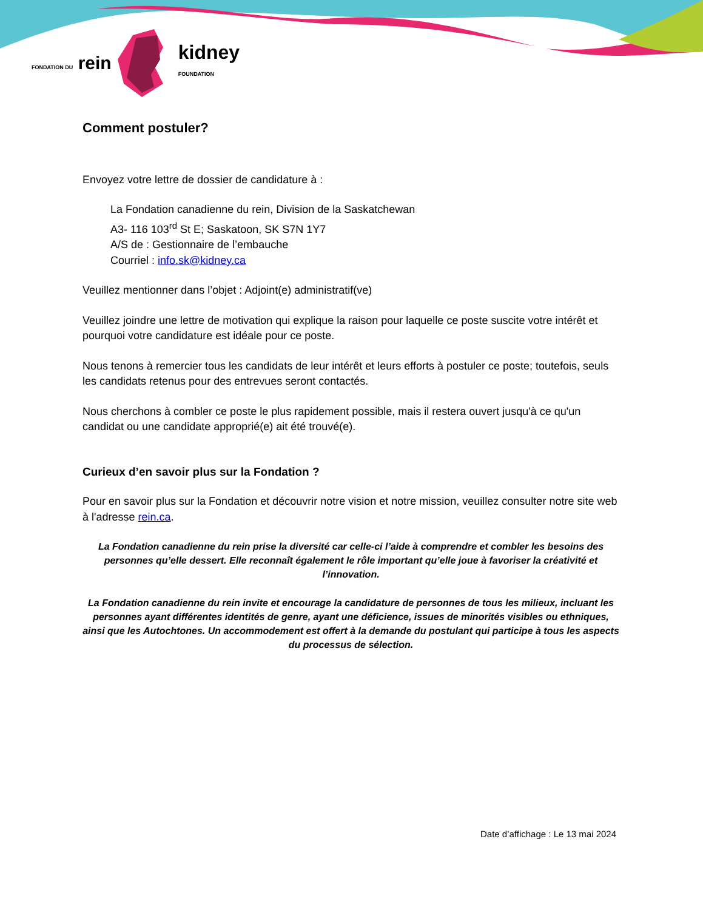FONDATION DU rein
kidney
FOUNDATION
Comment postuler?
Envoyez votre lettre de dossier de candidature à :
La Fondation canadienne du rein, Division de la Saskatchewan
A3- 116 103<sup>rd</sup> St E; Saskatoon, SK S7N 1Y7
A/S de : Gestionnaire de l’embauche
Courriel : info.sk@kidney.ca
Veuillez mentionner dans l’objet : Adjoint(e) administratif(ve)
Veuillez joindre une lettre de motivation qui explique la raison pour laquelle ce poste suscite votre intérêt et pourquoi votre candidature est idéale pour ce poste.
Nous tenons à remercier tous les candidats de leur intérêt et leurs efforts à postuler ce poste; toutefois, seuls les candidats retenus pour des entrevues seront contactés.
Nous cherchons à combler ce poste le plus rapidement possible, mais il restera ouvert jusqu'à ce qu'un candidat ou une candidate approprié(e) ait été trouvé(e).
Curieux d’en savoir plus sur la Fondation ?
Pour en savoir plus sur la Fondation et découvrir notre vision et notre mission, veuillez consulter notre site web à l'adresse rein.ca.
La Fondation canadienne du rein prise la diversité car celle-ci l’aide à comprendre et combler les besoins des personnes qu’elle dessert. Elle reconnaît également le rôle important qu’elle joue à favoriser la créativité et l’innovation.
La Fondation canadienne du rein invite et encourage la candidature de personnes de tous les milieux, incluant les personnes ayant différentes identités de genre, ayant une déficience, issues de minorités visibles ou ethniques, ainsi que les Autochtones. Un accommodement est offert à la demande du postulant qui participe à tous les aspects du processus de sélection.
Date d’affichage : Le 13 mai 2024